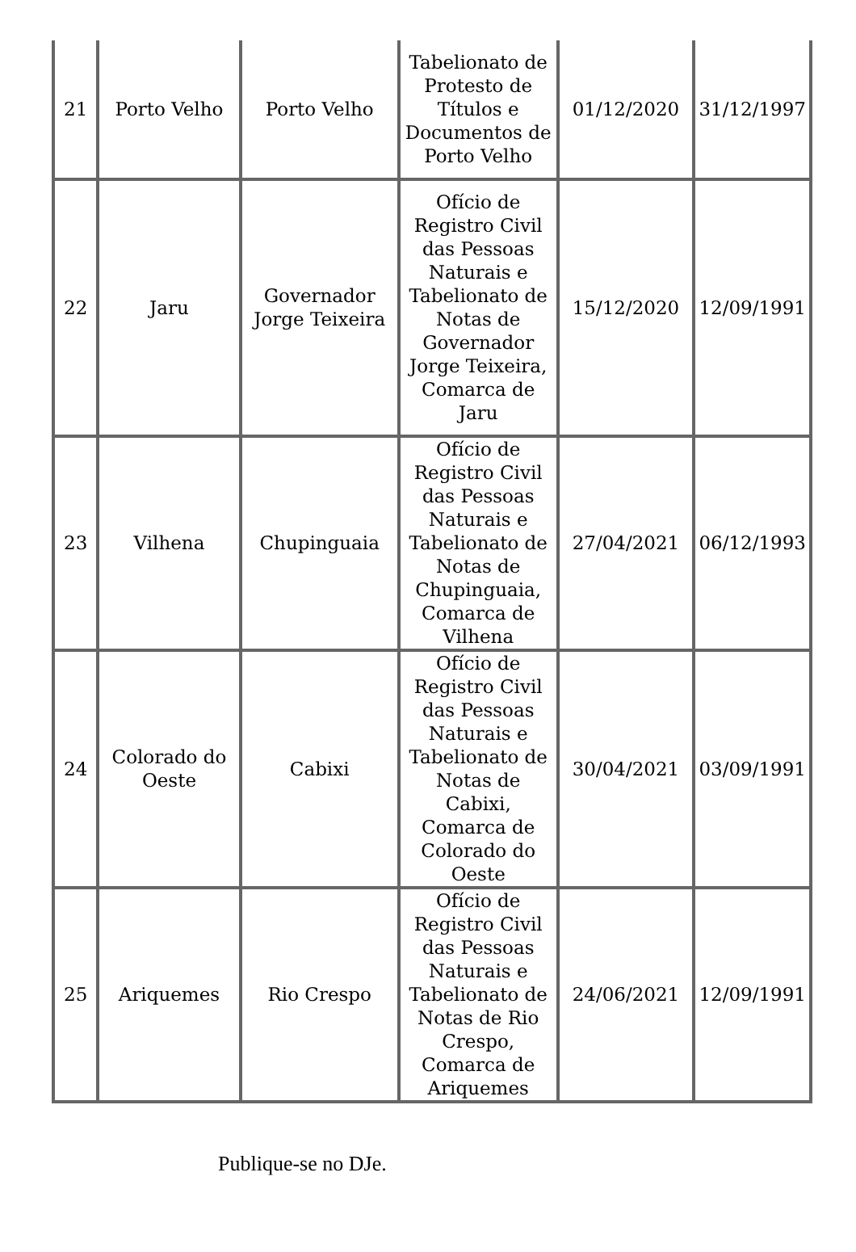| 21 | Porto Velho | Porto Velho | Tabelionato de Protesto de Títulos e Documentos de Porto Velho | 01/12/2020 | 31/12/1997 |
| 22 | Jaru | Governador Jorge Teixeira | Ofício de Registro Civil das Pessoas Naturais e Tabelionato de Notas de Governador Jorge Teixeira, Comarca de Jaru | 15/12/2020 | 12/09/1991 |
| 23 | Vilhena | Chupinguaia | Ofício de Registro Civil das Pessoas Naturais e Tabelionato de Notas de Chupinguaia, Comarca de Vilhena | 27/04/2021 | 06/12/1993 |
| 24 | Colorado do Oeste | Cabixi | Ofício de Registro Civil das Pessoas Naturais e Tabelionato de Notas de Cabixi, Comarca de Colorado do Oeste | 30/04/2021 | 03/09/1991 |
| 25 | Ariquemes | Rio Crespo | Ofício de Registro Civil das Pessoas Naturais e Tabelionato de Notas de Rio Crespo, Comarca de Ariquemes | 24/06/2021 | 12/09/1991 |
Publique-se no DJe.